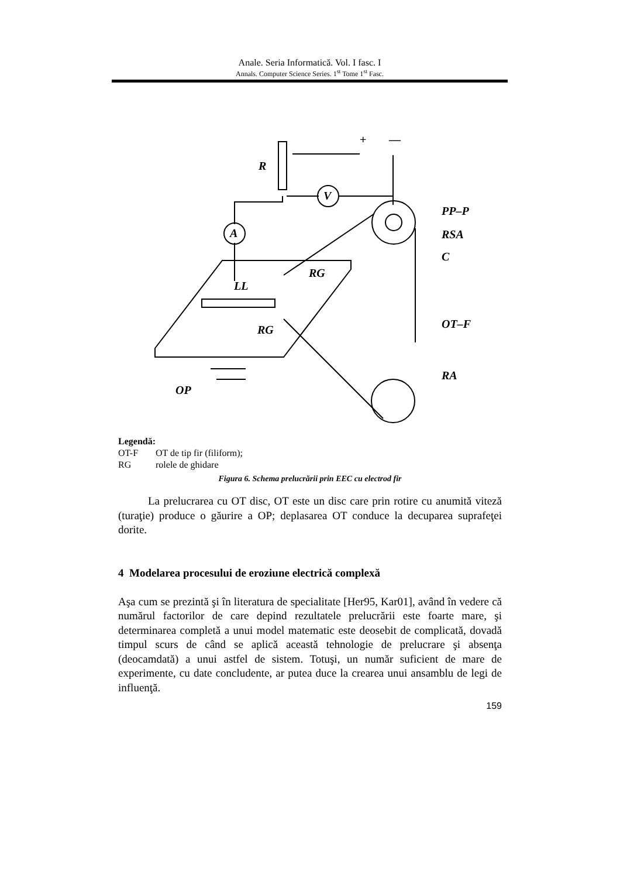Anale. Seria Informatică. Vol. I fasc. I
Annals. Computer Science Series. 1<sup>st</sup> Tome 1<sup>st</sup> Fasc.
R
V
A
PP–P
RSA
C
RG
LL
RG
OT–F
RA
OP
+
—
Legendă:
OT-F OT de tip fir (filiform);
RG rolele de ghidare
Figura 6. Schema prelucrării prin EEC cu electrod fir
La prelucrarea cu OT disc, OT este un disc care prin rotire cu anumită viteză (turaţie) produce o găurire a OP; deplasarea OT conduce la decuparea suprafeţei dorite.
4 Modelarea procesului de eroziune electrică complexă
Aşa cum se prezintă şi în literatura de specialitate [Her95, Kar01], având în vedere că numărul factorilor de care depind rezultatele prelucrării este foarte mare, şi determinarea completă a unui model matematic este deosebit de complicată, dovadă timpul scurs de când se aplică această tehnologie de prelucrare şi absenţa (deocamdată) a unui astfel de sistem. Totuşi, un număr suficient de mare de experimente, cu date concludente, ar putea duce la crearea unui ansamblu de legi de influenţă.
159